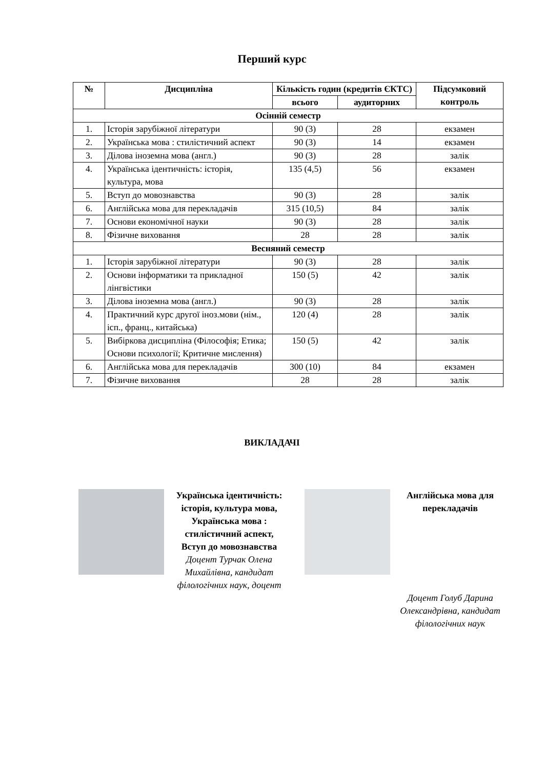Перший курс
| № | Дисципліна | Кількість годин (кредитів ЄКТС) | | Підсумковий контроль |
| --- | --- | --- | --- | --- |
| | | всього | аудиторних | |
| Осінній семестр | | | | |
| 1. | Історія зарубіжної літератури | 90 (3) | 28 | екзамен |
| 2. | Українська мова : стилістичний аспект | 90 (3) | 14 | екзамен |
| 3. | Ділова іноземна мова (англ.) | 90 (3) | 28 | залік |
| 4. | Українська ідентичність: історія, культура, мова | 135 (4,5) | 56 | екзамен |
| 5. | Вступ до мовознавства | 90 (3) | 28 | залік |
| 6. | Англійська мова для перекладачів | 315 (10,5) | 84 | залік |
| 7. | Основи економічної науки | 90 (3) | 28 | залік |
| 8. | Фізичне виховання | 28 | 28 | залік |
| Весняний семестр | | | | |
| 1. | Історія зарубіжної літератури | 90 (3) | 28 | залік |
| 2. | Основи інформатики та прикладної лінгвістики | 150 (5) | 42 | залік |
| 3. | Ділова іноземна мова (англ.) | 90 (3) | 28 | залік |
| 4. | Практичний курс другої іноз.мови (нім., ісп., франц., китайська) | 120 (4) | 28 | залік |
| 5. | Вибіркова дисципліна (Філософія; Етика; Основи психології; Критичне мислення) | 150 (5) | 42 | залік |
| 6. | Англійська мова для перекладачів | 300 (10) | 84 | екзамен |
| 7. | Фізичне виховання | 28 | 28 | залік |
ВИКЛАДАЧІ
Українська ідентичність: історія, культура мова, Українська мова : стилістичний аспект, Вступ до мовознавства
Доцент Турчак Олена Михайлівна, кандидат філологічних наук, доцент
Англійська мова для перекладачів
Доцент Голуб Дарина Олександрівна, кандидат філологічних наук